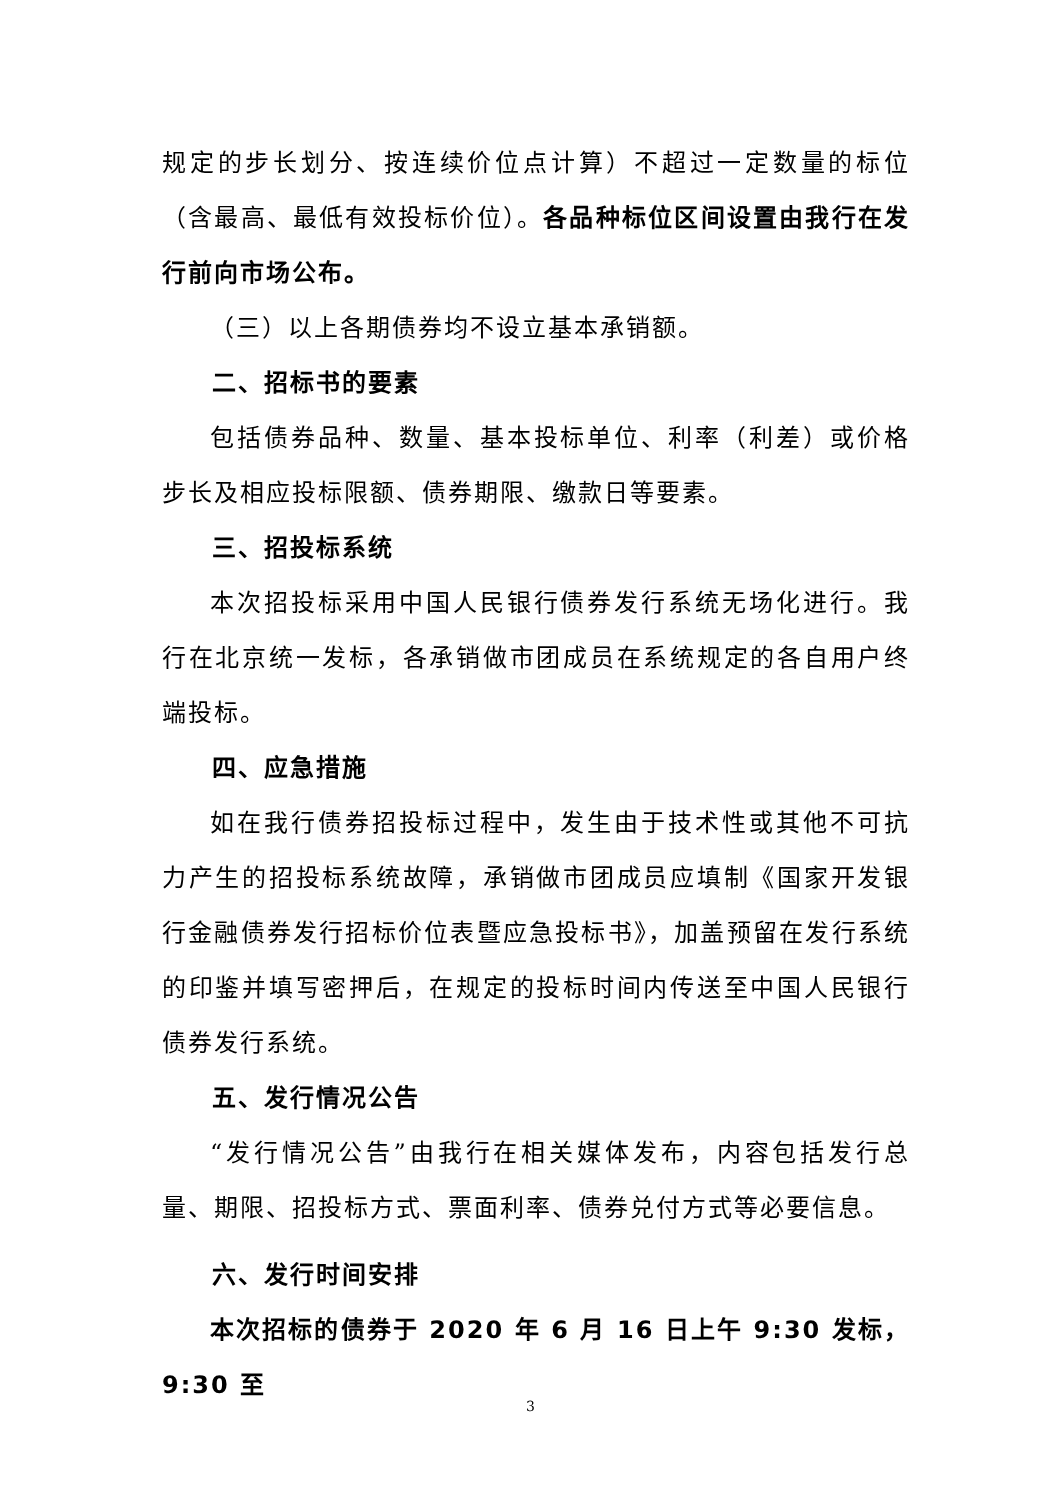规定的步长划分、按连续价位点计算）不超过一定数量的标位（含最高、最低有效投标价位）。各品种标位区间设置由我行在发行前向市场公布。
（三）以上各期债券均不设立基本承销额。
二、招标书的要素
包括债券品种、数量、基本投标单位、利率（利差）或价格步长及相应投标限额、债券期限、缴款日等要素。
三、招投标系统
本次招投标采用中国人民银行债券发行系统无场化进行。我行在北京统一发标，各承销做市团成员在系统规定的各自用户终端投标。
四、应急措施
如在我行债券招投标过程中，发生由于技术性或其他不可抗力产生的招投标系统故障，承销做市团成员应填制《国家开发银行金融债券发行招标价位表暨应急投标书》，加盖预留在发行系统的印鉴并填写密押后，在规定的投标时间内传送至中国人民银行债券发行系统。
五、发行情况公告
“发行情况公告”由我行在相关媒体发布，内容包括发行总量、期限、招投标方式、票面利率、债券兑付方式等必要信息。
六、发行时间安排
本次招标的债券于 2020 年 6 月 16 日上午 9:30 发标，9:30 至
3